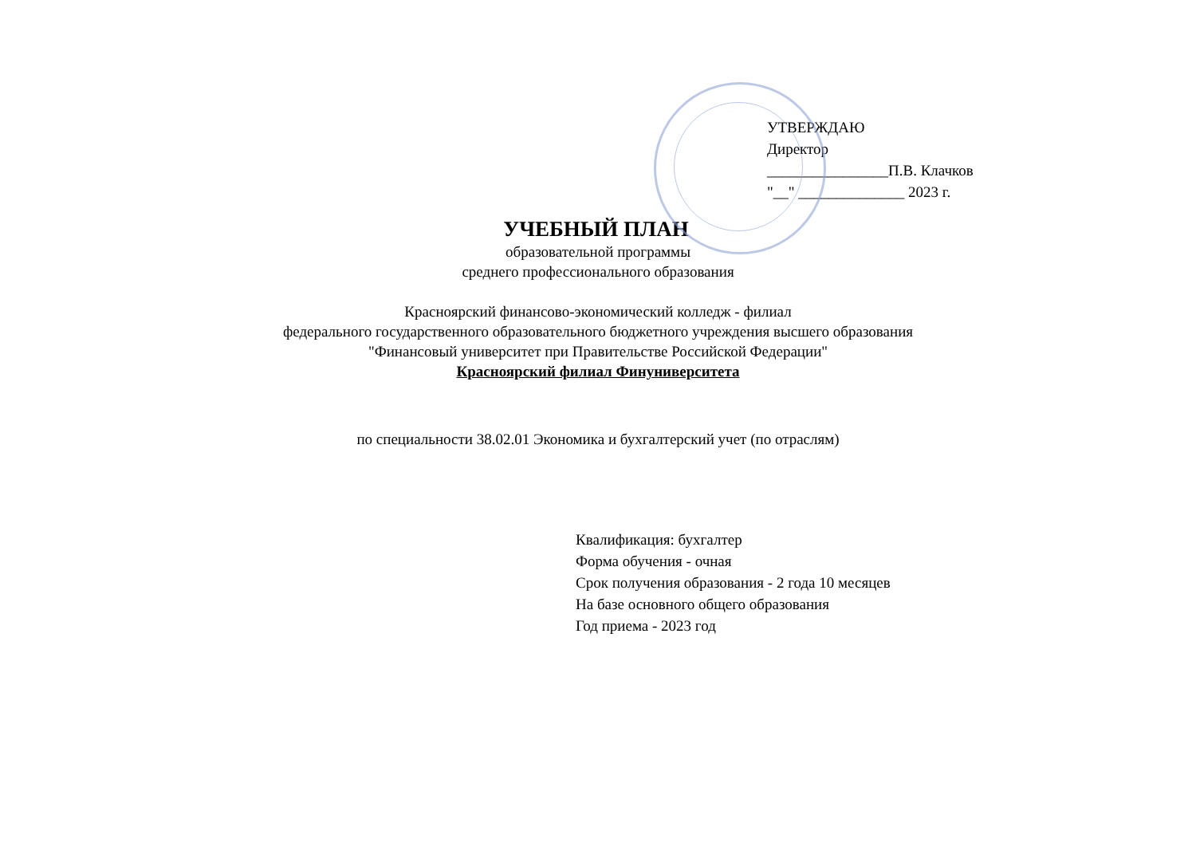УТВЕРЖДАЮ
Директор
________________П.В. Клачков
"__" ______________ 2023 г.
УЧЕБНЫЙ ПЛАН
образовательной программы
среднего профессионального образования
Красноярский финансово-экономический колледж - филиал
федерального государственного образовательного бюджетного учреждения высшего образования
"Финансовый университет при Правительстве Российской Федерации"
Красноярский филиал Финуниверситета
по специальности 38.02.01 Экономика и бухгалтерский учет (по отраслям)
Квалификация: бухгалтер
Форма обучения - очная
Срок получения образования - 2 года 10 месяцев
На базе основного общего образования
Год приема - 2023 год